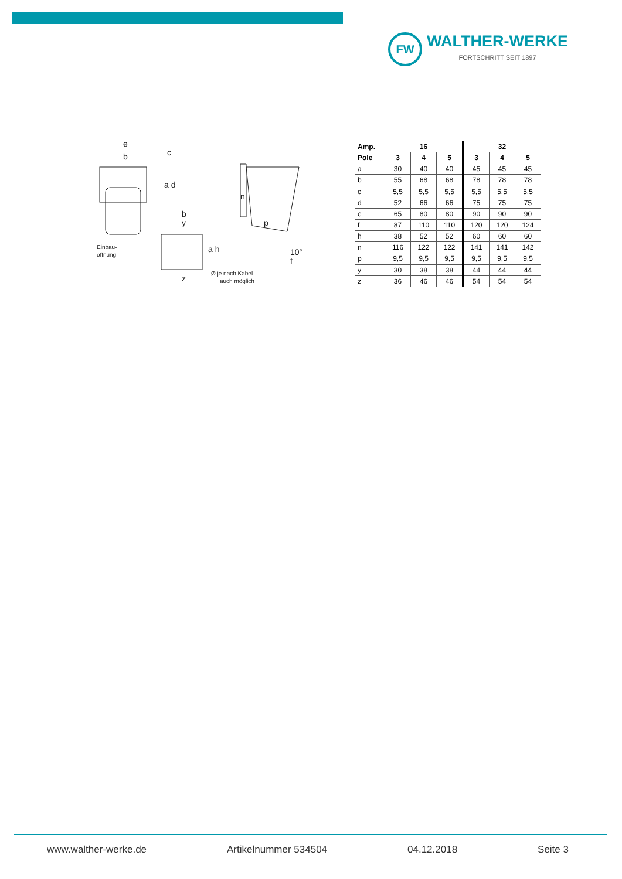FW
WALTHER-WERKE
FORTSCHRITT SEIT 1897
e
b
c
a d
Einbau-
öffnung
b
y
a h
z
Ø je nach Kabel
auch möglich
n
p
10°
f
| Amp. | 16 | | | 32 | | |
| --- | --- | --- | --- | --- | --- | --- |
| Pole | 3 | 4 | 5 | 3 | 4 | 5 |
| a | 30 | 40 | 40 | 45 | 45 | 45 |
| b | 55 | 68 | 68 | 78 | 78 | 78 |
| c | 5,5 | 5,5 | 5,5 | 5,5 | 5,5 | 5,5 |
| d | 52 | 66 | 66 | 75 | 75 | 75 |
| e | 65 | 80 | 80 | 90 | 90 | 90 |
| f | 87 | 110 | 110 | 120 | 120 | 124 |
| h | 38 | 52 | 52 | 60 | 60 | 60 |
| n | 116 | 122 | 122 | 141 | 141 | 142 |
| p | 9,5 | 9,5 | 9,5 | 9,5 | 9,5 | 9,5 |
| y | 30 | 38 | 38 | 44 | 44 | 44 |
| z | 36 | 46 | 46 | 54 | 54 | 54 |
www.walther-werke.de Artikelnummer 534504 04.12.2018 Seite 3